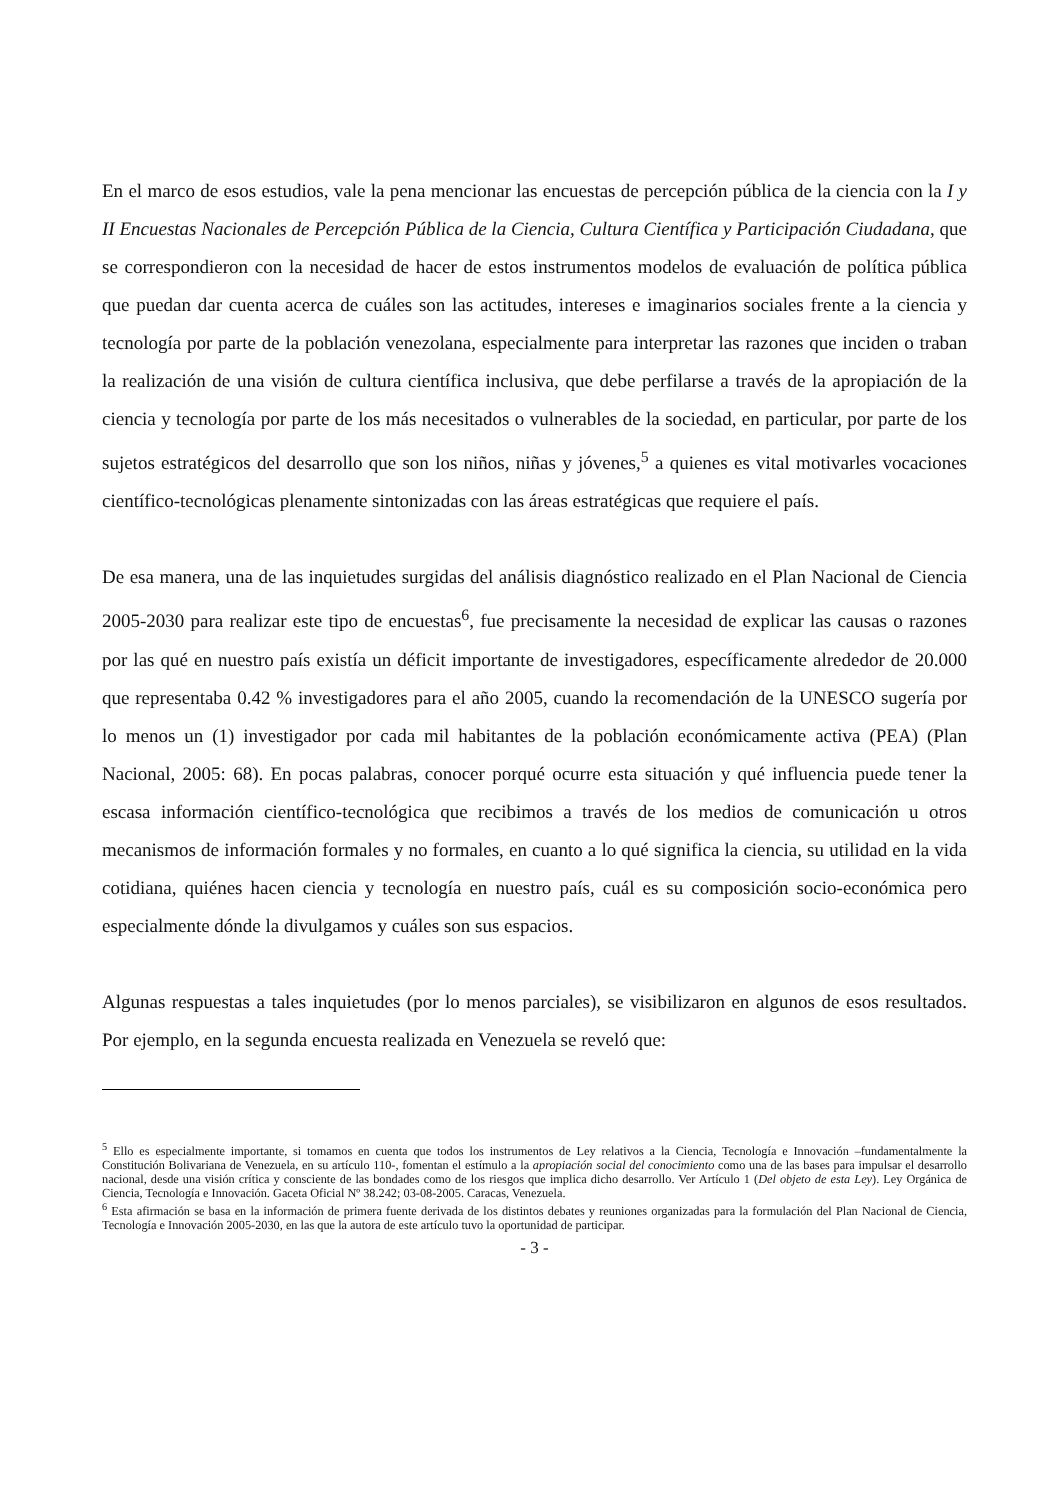En el marco de esos estudios, vale la pena mencionar las encuestas de percepción pública de la ciencia con la I y II Encuestas Nacionales de Percepción Pública de la Ciencia, Cultura Científica y Participación Ciudadana, que se correspondieron con la necesidad de hacer de estos instrumentos modelos de evaluación de política pública que puedan dar cuenta acerca de cuáles son las actitudes, intereses e imaginarios sociales frente a la ciencia y tecnología por parte de la población venezolana, especialmente para interpretar las razones que inciden o traban la realización de una visión de cultura científica inclusiva, que debe perfilarse a través de la apropiación de la ciencia y tecnología por parte de los más necesitados o vulnerables de la sociedad, en particular, por parte de los sujetos estratégicos del desarrollo que son los niños, niñas y jóvenes,<sup>5</sup> a quienes es vital motivarles vocaciones científico-tecnológicas plenamente sintonizadas con las áreas estratégicas que requiere el país.
De esa manera, una de las inquietudes surgidas del análisis diagnóstico realizado en el Plan Nacional de Ciencia 2005-2030 para realizar este tipo de encuestas<sup>6</sup>, fue precisamente la necesidad de explicar las causas o razones por las qué en nuestro país existía un déficit importante de investigadores, específicamente alrededor de 20.000 que representaba 0.42 % investigadores para el año 2005, cuando la recomendación de la UNESCO sugería por lo menos un (1) investigador por cada mil habitantes de la población económicamente activa (PEA) (Plan Nacional, 2005: 68). En pocas palabras, conocer porqué ocurre esta situación y qué influencia puede tener la escasa información científico-tecnológica que recibimos a través de los medios de comunicación u otros mecanismos de información formales y no formales, en cuanto a lo qué significa la ciencia, su utilidad en la vida cotidiana, quiénes hacen ciencia y tecnología en nuestro país, cuál es su composición socio-económica pero especialmente dónde la divulgamos y cuáles son sus espacios.
Algunas respuestas a tales inquietudes (por lo menos parciales), se visibilizaron en algunos de esos resultados. Por ejemplo, en la segunda encuesta realizada en Venezuela se reveló que:
<sup>5</sup> Ello es especialmente importante, si tomamos en cuenta que todos los instrumentos de Ley relativos a la Ciencia, Tecnología e Innovación –fundamentalmente la Constitución Bolivariana de Venezuela, en su artículo 110-, fomentan el estímulo a la apropiación social del conocimiento como una de las bases para impulsar el desarrollo nacional, desde una visión crítica y consciente de las bondades como de los riesgos que implica dicho desarrollo. Ver Artículo 1 (Del objeto de esta Ley). Ley Orgánica de Ciencia, Tecnología e Innovación. Gaceta Oficial Nº 38.242; 03-08-2005. Caracas, Venezuela.
<sup>6</sup> Esta afirmación se basa en la información de primera fuente derivada de los distintos debates y reuniones organizadas para la formulación del Plan Nacional de Ciencia, Tecnología e Innovación 2005-2030, en las que la autora de este artículo tuvo la oportunidad de participar.
- 3 -